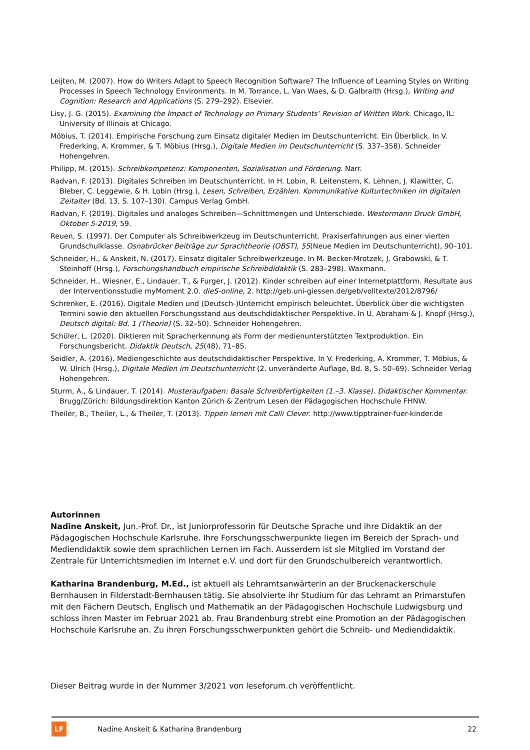Leijten, M. (2007). How do Writers Adapt to Speech Recognition Software? The Influence of Learning Styles on Writing Processes in Speech Technology Environments. In M. Torrance, L. Van Waes, & D. Galbraith (Hrsg.), Writing and Cognition: Research and Applications (S. 279–292). Elsevier.
Lisy, J. G. (2015). Examining the Impact of Technology on Primary Students’ Revision of Written Work. Chicago, IL: University of Illinois at Chicago.
Möbius, T. (2014). Empirische Forschung zum Einsatz digitaler Medien im Deutschunterricht. Ein Überblick. In V. Frederking, A. Krommer, & T. Möbius (Hrsg.), Digitale Medien im Deutschunterricht (S. 337–358). Schneider Hohengehren.
Philipp, M. (2015). Schreibkompetenz: Komponenten, Sozialisation und Förderung. Narr.
Radvan, F. (2013). Digitales Schreiben im Deutschunterricht. In H. Lobin, R. Leitenstern, K. Lehnen, J. Klawitter, C. Bieber, C. Leggewie, & H. Lobin (Hrsg.), Lesen, Schreiben, Erzählen. Kommunikative Kulturtechniken im digitalen Zeitalter (Bd. 13, S. 107–130). Campus Verlag GmbH.
Radvan, F. (2019). Digitales und analoges Schreiben—Schnittmengen und Unterschiede. Westermann Druck GmbH, Oktober 5-2019, 59.
Reuen, S. (1997). Der Computer als Schreibwerkzeug im Deutschunterricht. Praxiserfahrungen aus einer vierten Grundschulklasse. Osnabrücker Beiträge zur Sprachtheorie (OBST), 55(Neue Medien im Deutschunterricht), 90–101.
Schneider, H., & Anskeit, N. (2017). Einsatz digitaler Schreibwerkzeuge. In M. Becker-Mrotzek, J. Grabowski, & T. Steinhoff (Hrsg.), Forschungshandbuch empirische Schreibdidaktik (S. 283–298). Waxmann.
Schneider, H., Wiesner, E., Lindauer, T., & Furger, J. (2012). Kinder schreiben auf einer Internetplattform. Resultate aus der Interventionsstudie myMoment 2.0. dieS-online, 2. http://geb.uni-giessen.de/geb/volltexte/2012/8796/
Schrenker, E. (2016). Digitale Medien und (Deutsch-)Unterricht empirisch beleuchtet. Überblick über die wichtigsten Termini sowie den aktuellen Forschungsstand aus deutschdidaktischer Perspektive. In U. Abraham & J. Knopf (Hrsg.), Deutsch digital: Bd. 1 (Theorie) (S. 32–50). Schneider Hohengehren.
Schüler, L. (2020). Diktieren mit Spracherkennung als Form der medienunterstützten Textproduktion. Ein Forschungsbericht. Didaktik Deutsch, 25(48), 71–85.
Seidler, A. (2016). Mediengeschichte aus deutschdidaktischer Perspektive. In V. Frederking, A. Krommer, T. Möbius, & W. Ulrich (Hrsg.), Digitale Medien im Deutschunterricht (2. unveränderte Auflage, Bd. 8, S. 50–69). Schneider Verlag Hohengehren.
Sturm, A., & Lindauer, T. (2014). Musteraufgaben: Basale Schreibfertigkeiten (1.–3. Klasse). Didaktischer Kommentar. Brugg/Zürich: Bildungsdirektion Kanton Zürich & Zentrum Lesen der Pädagogischen Hochschule FHNW.
Theiler, B., Theiler, L., & Theiler, T. (2013). Tippen lernen mit Calli Clever. http://www.tipptrainer-fuer-kinder.de
Autorinnen
Nadine Anskeit, Jun.-Prof. Dr., ist Juniorprofessorin für Deutsche Sprache und ihre Didaktik an der Pädagogischen Hochschule Karlsruhe. Ihre Forschungsschwerpunkte liegen im Bereich der Sprach- und Mediendidaktik sowie dem sprachlichen Lernen im Fach. Ausserdem ist sie Mitglied im Vorstand der Zentrale für Unterrichtsmedien im Internet e.V. und dort für den Grundschulbereich verantwortlich.
Katharina Brandenburg, M.Ed., ist aktuell als Lehramtsanwärterin an der Bruckenackerschule Bernhausen in Filderstadt-Bernhausen tätig. Sie absolvierte ihr Studium für das Lehramt an Primarstufen mit den Fächern Deutsch, Englisch und Mathematik an der Pädagogischen Hochschule Ludwigsburg und schloss ihren Master im Februar 2021 ab. Frau Brandenburg strebt eine Promotion an der Pädagogischen Hochschule Karlsruhe an. Zu ihren Forschungsschwerpunkten gehört die Schreib- und Mediendidaktik.
Dieser Beitrag wurde in der Nummer 3/2021 von leseforum.ch veröffentlicht.
LF
Nadine Anskeit & Katharina Brandenburg 22